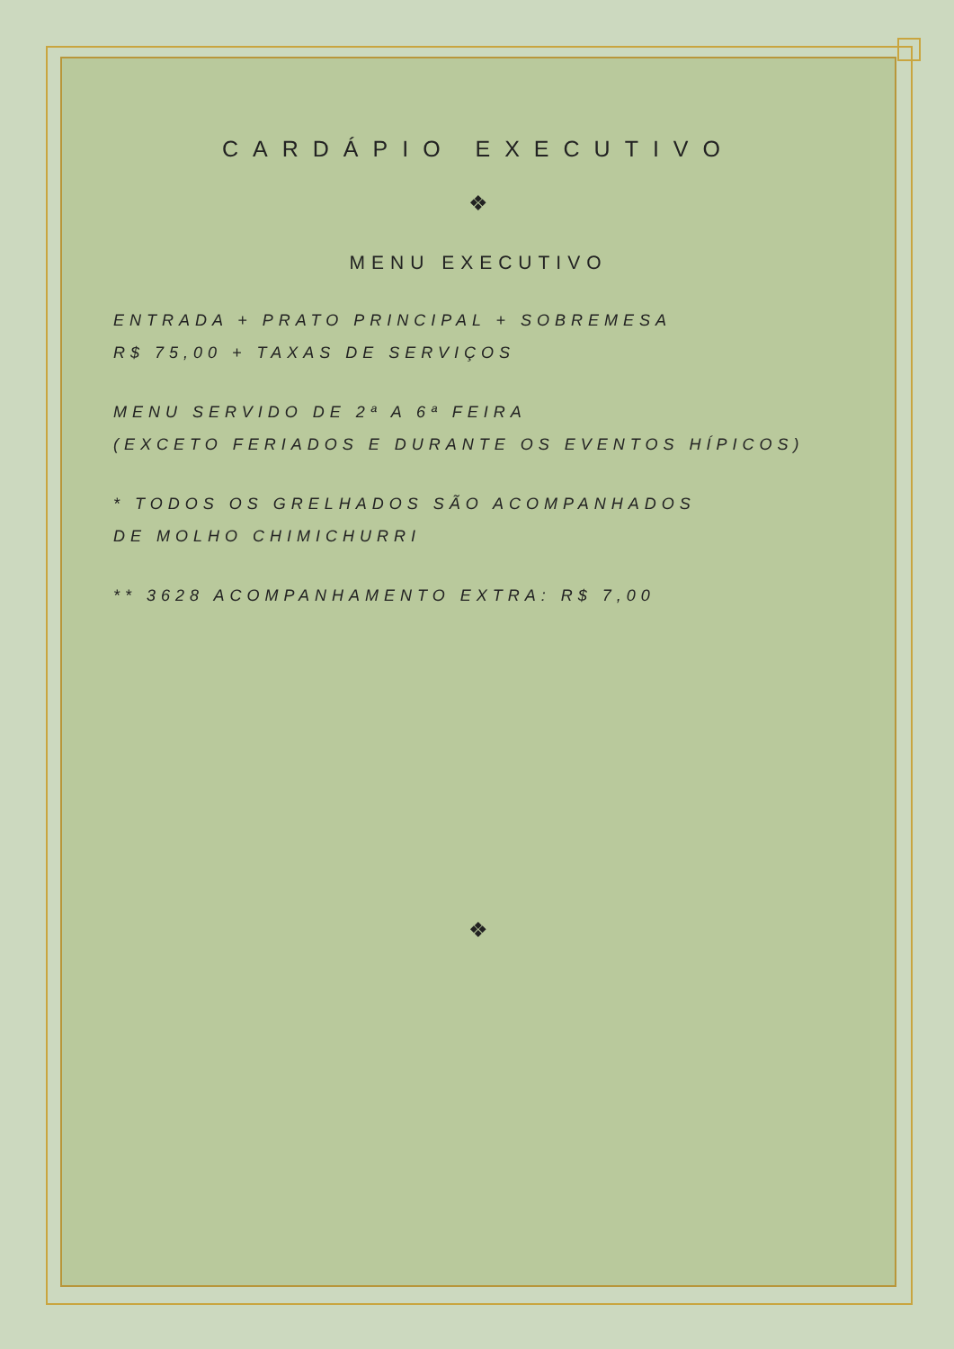CARDÁPIO EXECUTIVO
❖
MENU EXECUTIVO
ENTRADA + PRATO PRINCIPAL + SOBREMESA
R$ 75,00 + TAXAS DE SERVIÇOS
MENU SERVIDO DE 2ª A 6ª FEIRA
(EXCETO FERIADOS E DURANTE OS EVENTOS HÍPICOS)
* TODOS OS GRELHADOS SÃO ACOMPANHADOS
DE MOLHO CHIMICHURRI
** 3628 ACOMPANHAMENTO EXTRA: R$ 7,00
❖